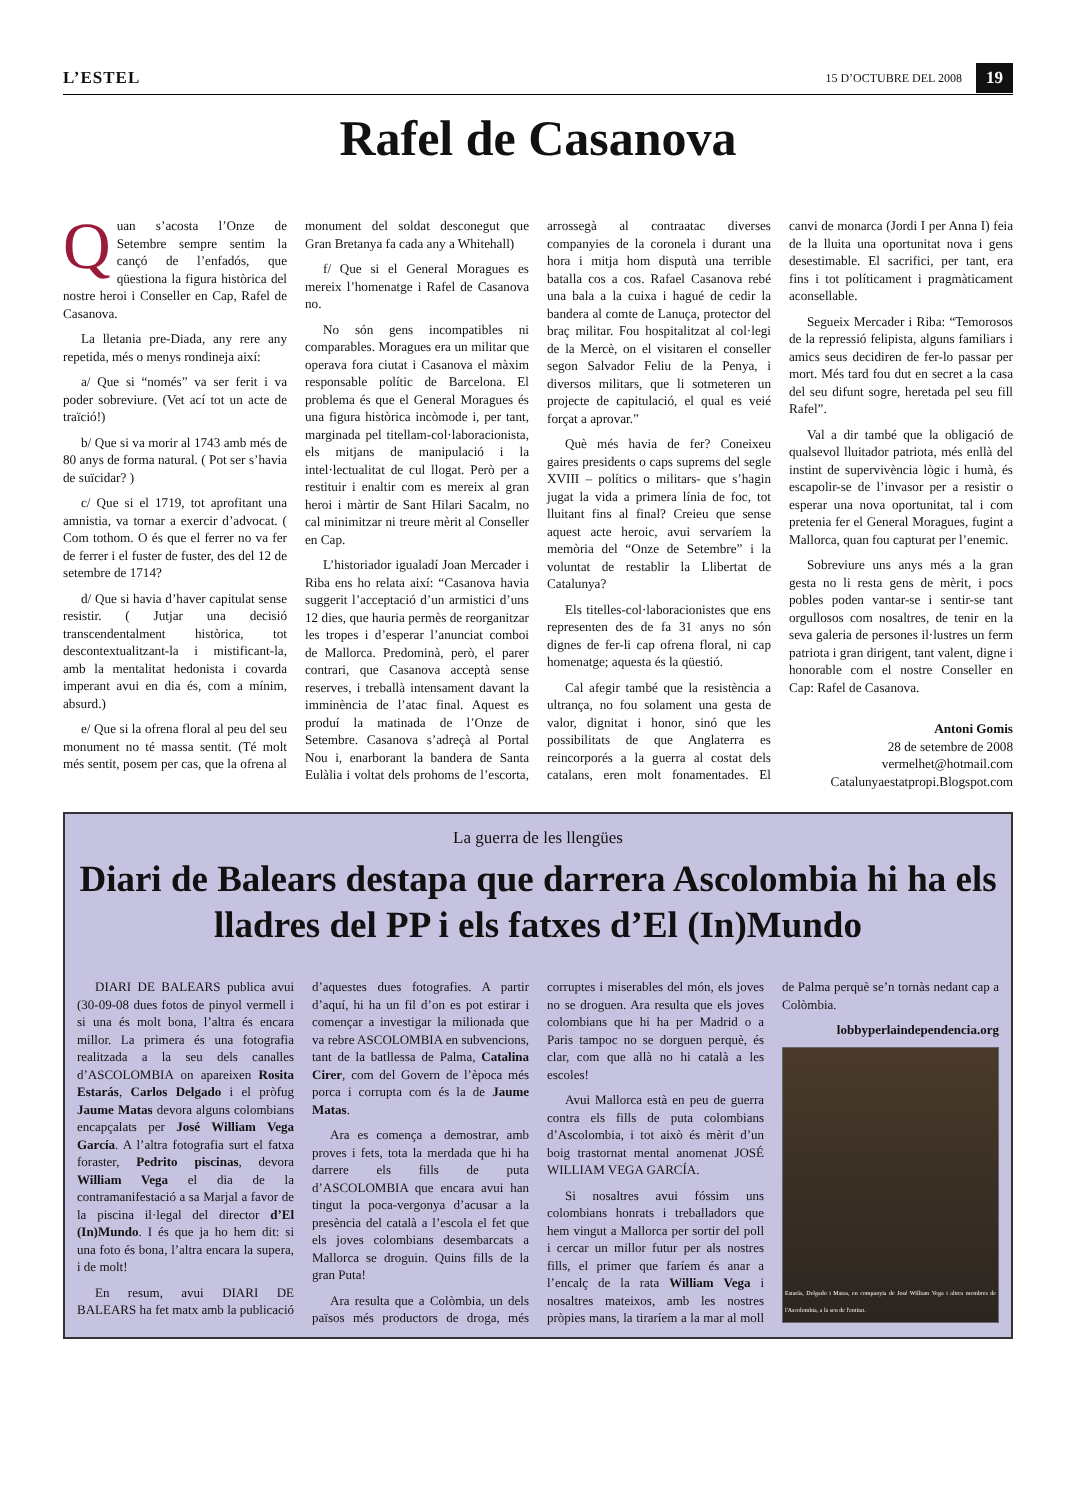L’ESTEL 15 D’OCTUBRE DEL 2008 19
Rafel de Casanova
Quan s’acosta l’Onze de Setembre sempre sentim la cançó de l’enfadós, que qüestiona la figura històrica del nostre heroi i Conseller en Cap, Rafel de Casanova.
La lletania pre-Diada, any rere any repetida, més o menys rondineja així:
a/ Que si “només” va ser ferit i va poder sobreviure. (Vet ací tot un acte de traïció!)
b/ Que si va morir al 1743 amb més de 80 anys de forma natural. ( Pot ser s’havia de suïcidar? )
c/ Que si el 1719, tot aprofitant una amnistia, va tornar a exercir d’advocat. ( Com tothom. O és que el ferrer no va fer de ferrer i el fuster de fuster, des del 12 de setembre de 1714?
d/ Que si havia d’haver capitulat sense resistir. ( Jutjar una decisió transcendentalment històrica, tot descontextualitzant-la i mistificant-la, amb la mentalitat hedonista i covarda imperant avui en dia és, com a mínim, absurd.)
e/ Que si la ofrena floral al peu del seu monument no té massa sentit. (Té molt més sentit, posem per cas, que la ofrena al monument del soldat desconegut que Gran Bretanya fa cada any a Whitehall)
f/ Que si el General Moragues es mereix l’homenatge i Rafel de Casanova no.
No són gens incompatibles ni comparables. Moragues era un militar que operava fora ciutat i Casanova el màxim responsable polític de Barcelona. El problema és que el General Moragues és una figura històrica incòmode i, per tant, marginada pel titellam-col·laboracionista, els mitjans de manipulació i la intel·lectualitat de cul llogat. Però per a restituir i enaltir com es mereix al gran heroi i màrtir de Sant Hilari Sacalm, no cal minimitzar ni treure mèrit al Conseller en Cap.
L’historiador igualadí Joan Mercader i Riba ens ho relata així: “Casanova havia suggerit l’acceptació d’un armistici d’uns 12 dies, que hauria permès de reorganitzar les tropes i d’esperar l’anunciat comboi de Mallorca. Predominà, però, el parer contrari, que Casanova acceptà sense reserves, i treballà intensament davant la imminència de l’atac final. Aquest es produí la matinada de l’Onze de Setembre. Casanova s’adreçà al Portal Nou i, enarborant la bandera de Santa Eulàlia i voltat dels prohoms de l’escorta, arrossegà al contraatac diverses companyies de la coronela i durant una hora i mitja hom disputà una terrible batalla cos a cos. Rafael Casanova rebé una bala a la cuixa i hagué de cedir la bandera al comte de Lanuça, protector del braç militar. Fou hospitalitzat al col·legi de la Mercè, on el visitaren el conseller segon Salvador Feliu de la Penya, i diversos militars, que li sotmeteren un projecte de capitulació, el qual es veié forçat a aprovar.”
Què més havia de fer? Coneixeu gaires presidents o caps suprems del segle XVIII – polítics o militars- que s’hagin jugat la vida a primera línia de foc, tot lluitant fins al final? Creieu que sense aquest acte heroic, avui servaríem la memòria del “Onze de Setembre” i la voluntat de restablir la Llibertat de Catalunya?
Els titelles-col·laboracionistes que ens representen des de fa 31 anys no són dignes de fer-li cap ofrena floral, ni cap homenatge; aquesta és la qüestió.
Cal afegir també que la resistència a ultrança, no fou solament una gesta de valor, dignitat i honor, sinó que les possibilitats de que Anglaterra es reincorporés a la guerra al costat dels catalans, eren molt fonamentades. El canvi de monarca (Jordi I per Anna I) feia de la lluita una oportunitat nova i gens desestimable. El sacrifici, per tant, era fins i tot políticament i pragmàticament aconsellable.
Segueix Mercader i Riba: “Temorosos de la repressió felipista, alguns familiars i amics seus decidiren de fer-lo passar per mort. Més tard fou dut en secret a la casa del seu difunt sogre, heretada pel seu fill Rafel”.
Val a dir també que la obligació de qualsevol lluitador patriota, més enllà del instint de supervivència lògic i humà, és escapolir-se de l’invasor per a resistir o esperar una nova oportunitat, tal i com pretenia fer el General Moragues, fugint a Mallorca, quan fou capturat per l’enemic.
Sobreviure uns anys més a la gran gesta no li resta gens de mèrit, i pocs pobles poden vantar-se i sentir-se tant orgullosos com nosaltres, de tenir en la seva galeria de persones il·lustres un ferm patriota i gran dirigent, tant valent, digne i honorable com el nostre Conseller en Cap: Rafel de Casanova.
Antoni Gomis
28 de setembre de 2008
vermelhet@hotmail.com
Catalunyaestatpropi.Blogspot.com
La guerra de les llengües
Diari de Balears destapa que darrera Ascolombia hi ha els lladres del PP i els fatxes d’El (In)Mundo
DIARI DE BALEARS publica avui (30-09-08 dues fotos de pinyol vermell i si una és molt bona, l’altra és encara millor. La primera és una fotografia realitzada a la seu dels canalles d’ASCOLOMBIA on apareixen Rosita Estarás, Carlos Delgado i el pròfug Jaume Matas devora alguns colombians encapçalats per José William Vega García. A l’altra fotografia surt el fatxa foraster, Pedrito piscinas, devora William Vega el dia de la contramanifestació a sa Marjal a favor de la piscina il·legal del director d’El (In)Mundo. I és que ja ho hem dit: si una foto és bona, l’altra encara la supera, i de molt!
En resum, avui DIARI DE BALEARS ha fet matx amb la publicació d’aquestes dues fotografies. A partir d’aquí, hi ha un fil d’on es pot estirar i començar a investigar la milionada que va rebre ASCOLOMBIA en subvencions, tant de la batllessa de Palma, Catalina Cirer, com del Govern de l’època més porca i corrupta com és la de Jaume Matas.
Ara es comença a demostrar, amb proves i fets, tota la merdada que hi ha darrere els fills de puta d’ASCOLOMBIA que encara avui han tingut la poca-vergonya d’acusar a la presència del català a l’escola el fet que els joves colombians desembarcats a Mallorca se droguin. Quins fills de la gran Puta!
Ara resulta que a Colòmbia, un dels països més productors de droga, més corruptes i miserables del món, els joves no se droguen. Ara resulta que els joves colombians que hi ha per Madrid o a Paris tampoc no se dorguen perquè, és clar, com que allà no hi català a les escoles!
Avui Mallorca està en peu de guerra contra els fills de puta colombians d’Ascolombia, i tot això és mèrit d’un boig trastornat mental anomenat JOSÉ WILLIAM VEGA GARCÍA.
Si nosaltres avui fóssim uns colombians honrats i treballadors que hem vingut a Mallorca per sortir del poll i cercar un millor futur per als nostres fills, el primer que faríem és anar a l’encalç de la rata William Vega i nosaltres mateixos, amb les nostres pròpies mans, la tiraríem a la mar al moll de Palma perquè se’n tornàs nedant cap a Colòmbia.
lobbyperlaindependencia.org
Estarás, Delgado i Matas, en companyia de José William Vega i altres membres de l'Ascolombia, a la seu de l'entitat.